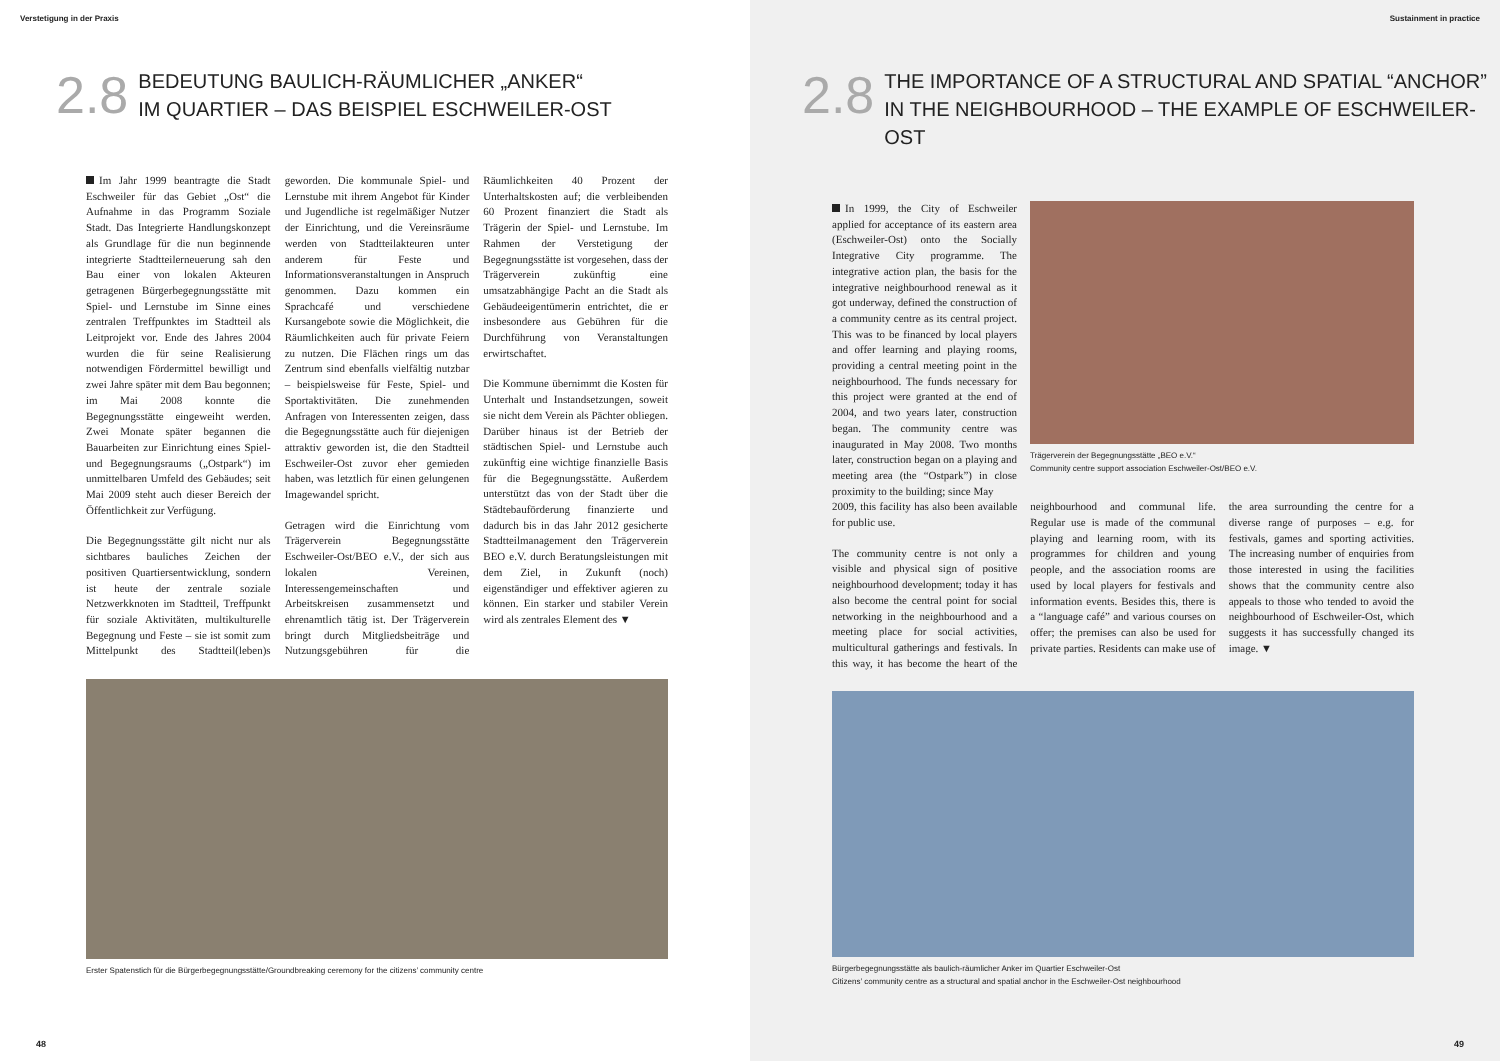Verstetigung in der Praxis
2.8 BEDEUTUNG BAULICH-RÄUMLICHER „ANKER“
IM QUARTIER – DAS BEISPIEL ESCHWEILER-OST
Im Jahr 1999 beantragte die Stadt Eschweiler für das Gebiet „Ost“ die Aufnahme in das Programm Soziale Stadt. Das Integrierte Handlungskonzept als Grundlage für die nun beginnende integrierte Stadtteilerneuerung sah den Bau einer von lokalen Akteuren getragenen Bürgerbegegnungsstätte mit Spiel- und Lernstube im Sinne eines zentralen Treffpunktes im Stadtteil als Leitprojekt vor. Ende des Jahres 2004 wurden die für seine Realisierung notwendigen Fördermittel bewilligt und zwei Jahre später mit dem Bau begonnen; im Mai 2008 konnte die Begegnungsstätte eingeweiht werden. Zwei Monate später begannen die Bauarbeiten zur Einrichtung eines Spiel- und Begegnungsraums („Ostpark“) im unmittelbaren Umfeld des Gebäudes; seit Mai 2009 steht auch dieser Bereich der Öffentlichkeit zur Verfügung.
Die Begegnungsstätte gilt nicht nur als sichtbares bauliches Zeichen der positiven Quartiersentwicklung, sondern ist heute der zentrale soziale Netzwerkknoten im Stadtteil, Treffpunkt für soziale Aktivitäten, multikulturelle Begegnung und Feste – sie ist somit zum Mittelpunkt des Stadtteil(leben)s geworden. Die kommunale Spiel- und Lernstube mit ihrem Angebot für Kinder und Jugendliche ist regelmäßiger Nutzer der Einrichtung, und die Vereinsräume werden von Stadtteilakteuren unter anderem für Feste und Informationsveranstaltungen in Anspruch genommen. Dazu kommen ein Sprachcafé und verschiedene Kursangebote sowie die Möglichkeit, die Räumlichkeiten auch für private Feiern zu nutzen. Die Flächen rings um das Zentrum sind ebenfalls vielfältig nutzbar – beispielsweise für Feste, Spiel- und Sportaktivitäten. Die zunehmenden Anfragen von Interessenten zeigen, dass die Begegnungsstätte auch für diejenigen attraktiv geworden ist, die den Stadtteil Eschweiler-Ost zuvor eher gemieden haben, was letztlich für einen gelungenen Imagewandel spricht.
Getragen wird die Einrichtung vom Trägerverein Begegnungsstätte Eschweiler-Ost/BEO e.V., der sich aus lokalen Vereinen, Interessengemeinschaften und Arbeitskreisen zusammensetzt und ehrenamtlich tätig ist. Der Trägerverein bringt durch Mitgliedsbeiträge und Nutzungsgebühren für die Räumlichkeiten 40 Prozent der Unterhaltskosten auf; die verbleibenden 60 Prozent finanziert die Stadt als Trägerin der Spiel- und Lernstube. Im Rahmen der Verstetigung der Begegnungsstätte ist vorgesehen, dass der Trägerverein zukünftig eine umsatzabhängige Pacht an die Stadt als Gebäudeeigentümerin entrichtet, die er insbesondere aus Gebühren für die Durchführung von Veranstaltungen erwirtschaftet.
Die Kommune übernimmt die Kosten für Unterhalt und Instandsetzungen, soweit sie nicht dem Verein als Pächter obliegen. Darüber hinaus ist der Betrieb der städtischen Spiel- und Lernstube auch zukünftig eine wichtige finanzielle Basis für die Begegnungsstätte. Außerdem unterstützt das von der Stadt über die Städtebauförderung finanzierte und dadurch bis in das Jahr 2012 gesicherte Stadtteilmanagement den Trägerverein BEO e.V. durch Beratungsleistungen mit dem Ziel, in Zukunft (noch) eigenständiger und effektiver agieren zu können. Ein starker und stabiler Verein wird als zentrales Element des ▼
Erster Spatenstich für die Bürgerbegegnungsstätte/Groundbreaking ceremony for the citizens’ community centre
48
Sustainment in practice
2.8 THE IMPORTANCE OF A STRUCTURAL AND SPATIAL “ANCHOR”
IN THE NEIGHBOURHOOD – THE EXAMPLE OF ESCHWEILER-OST
In 1999, the City of Eschweiler applied for acceptance of its eastern area (Eschweiler-Ost) onto the Socially Integrative City programme. The integrative action plan, the basis for the integrative neighbourhood renewal as it got underway, defined the construction of a community centre as its central project. This was to be financed by local players and offer learning and playing rooms, providing a central meeting point in the neighbourhood. The funds necessary for this project were granted at the end of 2004, and two years later, construction began. The community centre was inaugurated in May 2008. Two months later, construction began on a playing and meeting area (the “Ostpark”) in close proximity to the building; since May
Trägerverein der Begegnungsstätte „BEO e.V.“
Community centre support association Eschweiler-Ost/BEO e.V.
2009, this facility has also been available for public use.
The community centre is not only a visible and physical sign of positive neighbourhood development; today it has also become the central point for social networking in the neighbourhood and a meeting place for social activities, multicultural gatherings and festivals. In this way, it has become the heart of the neighbourhood and communal life. Regular use is made of the communal playing and learning room, with its programmes for children and young people, and the association rooms are used by local players for festivals and information events. Besides this, there is a “language café” and various courses on offer; the premises can also be used for private parties. Residents can make use of the area surrounding the centre for a diverse range of purposes – e.g. for festivals, games and sporting activities. The increasing number of enquiries from those interested in using the facilities shows that the community centre also appeals to those who tended to avoid the neighbourhood of Eschweiler-Ost, which suggests it has successfully changed its image. ▼
Bürgerbegegnungsstätte als baulich-räumlicher Anker im Quartier Eschweiler-Ost
Citizens’ community centre as a structural and spatial anchor in the Eschweiler-Ost neighbourhood
49